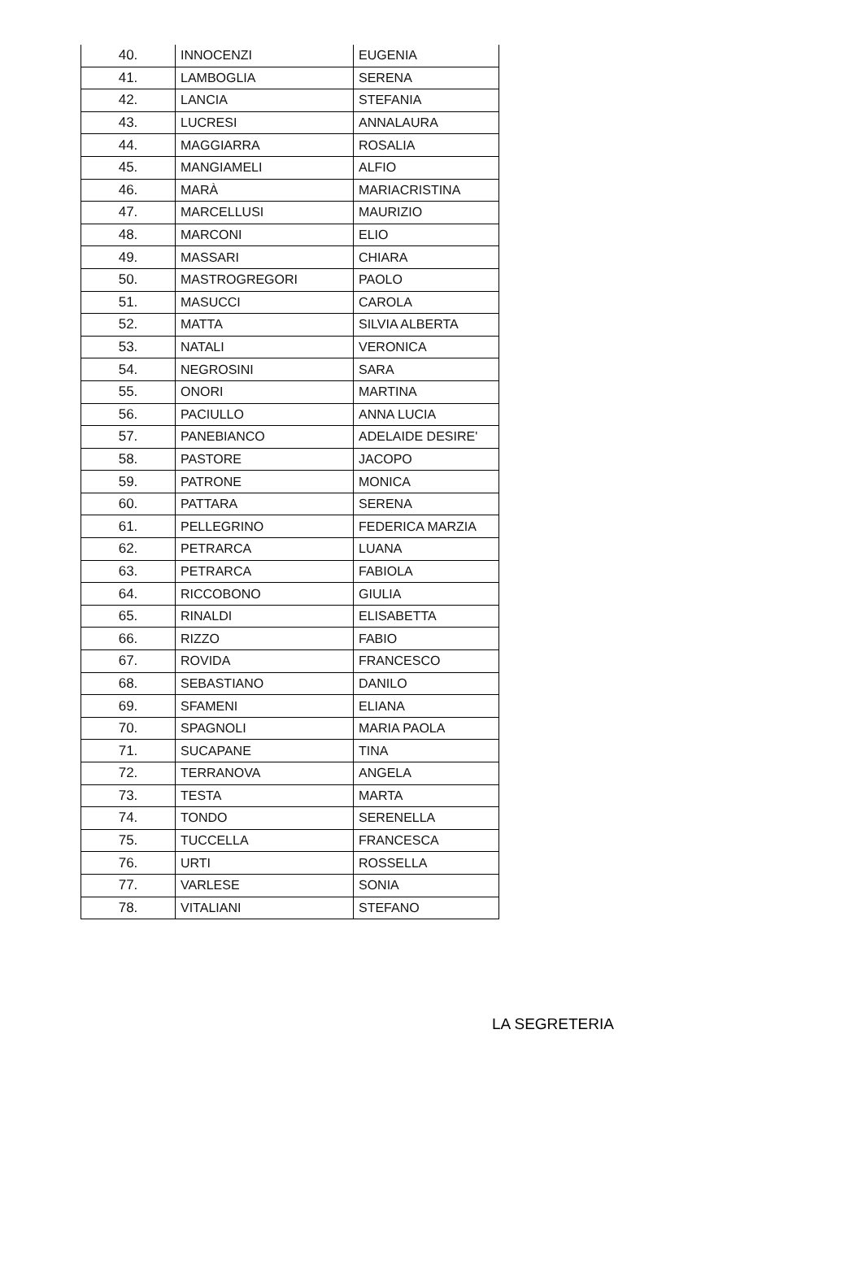| 40. | INNOCENZI | EUGENIA |
| 41. | LAMBOGLIA | SERENA |
| 42. | LANCIA | STEFANIA |
| 43. | LUCRESI | ANNALAURA |
| 44. | MAGGIARRA | ROSALIA |
| 45. | MANGIAMELI | ALFIO |
| 46. | MARÀ | MARIACRISTINA |
| 47. | MARCELLUSI | MAURIZIO |
| 48. | MARCONI | ELIO |
| 49. | MASSARI | CHIARA |
| 50. | MASTROGREGORI | PAOLO |
| 51. | MASUCCI | CAROLA |
| 52. | MATTA | SILVIA ALBERTA |
| 53. | NATALI | VERONICA |
| 54. | NEGROSINI | SARA |
| 55. | ONORI | MARTINA |
| 56. | PACIULLO | ANNA LUCIA |
| 57. | PANEBIANCO | ADELAIDE DESIRE' |
| 58. | PASTORE | JACOPO |
| 59. | PATRONE | MONICA |
| 60. | PATTARA | SERENA |
| 61. | PELLEGRINO | FEDERICA MARZIA |
| 62. | PETRARCA | LUANA |
| 63. | PETRARCA | FABIOLA |
| 64. | RICCOBONO | GIULIA |
| 65. | RINALDI | ELISABETTA |
| 66. | RIZZO | FABIO |
| 67. | ROVIDA | FRANCESCO |
| 68. | SEBASTIANO | DANILO |
| 69. | SFAMENI | ELIANA |
| 70. | SPAGNOLI | MARIA PAOLA |
| 71. | SUCAPANE | TINA |
| 72. | TERRANOVA | ANGELA |
| 73. | TESTA | MARTA |
| 74. | TONDO | SERENELLA |
| 75. | TUCCELLA | FRANCESCA |
| 76. | URTI | ROSSELLA |
| 77. | VARLESE | SONIA |
| 78. | VITALIANI | STEFANO |
LA SEGRETERIA